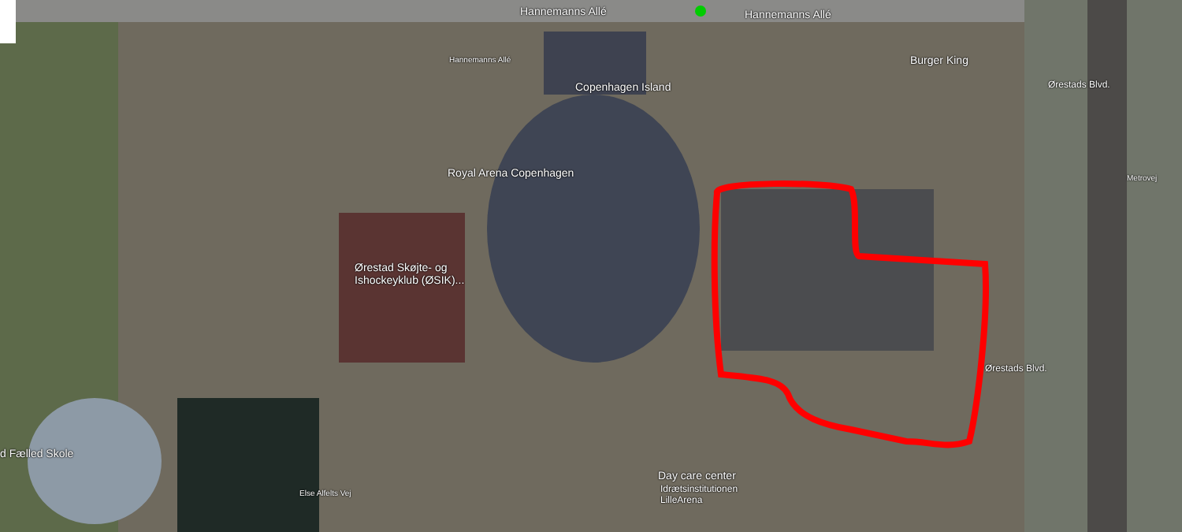Hannemanns Allé Hannemanns Allé
Burger King
Copenhagen Island
Royal Arena Copenhagen
Ørestad Skøjte- og
Ishockeyklub (ØSIK)...
d Fælled Skole
Day care center
Idrætsinstitutionen
LilleArena
Ørestads Blvd.
Ørestads Blvd.
Metrovej
Hannemanns Allé
Else Alfelts Vej